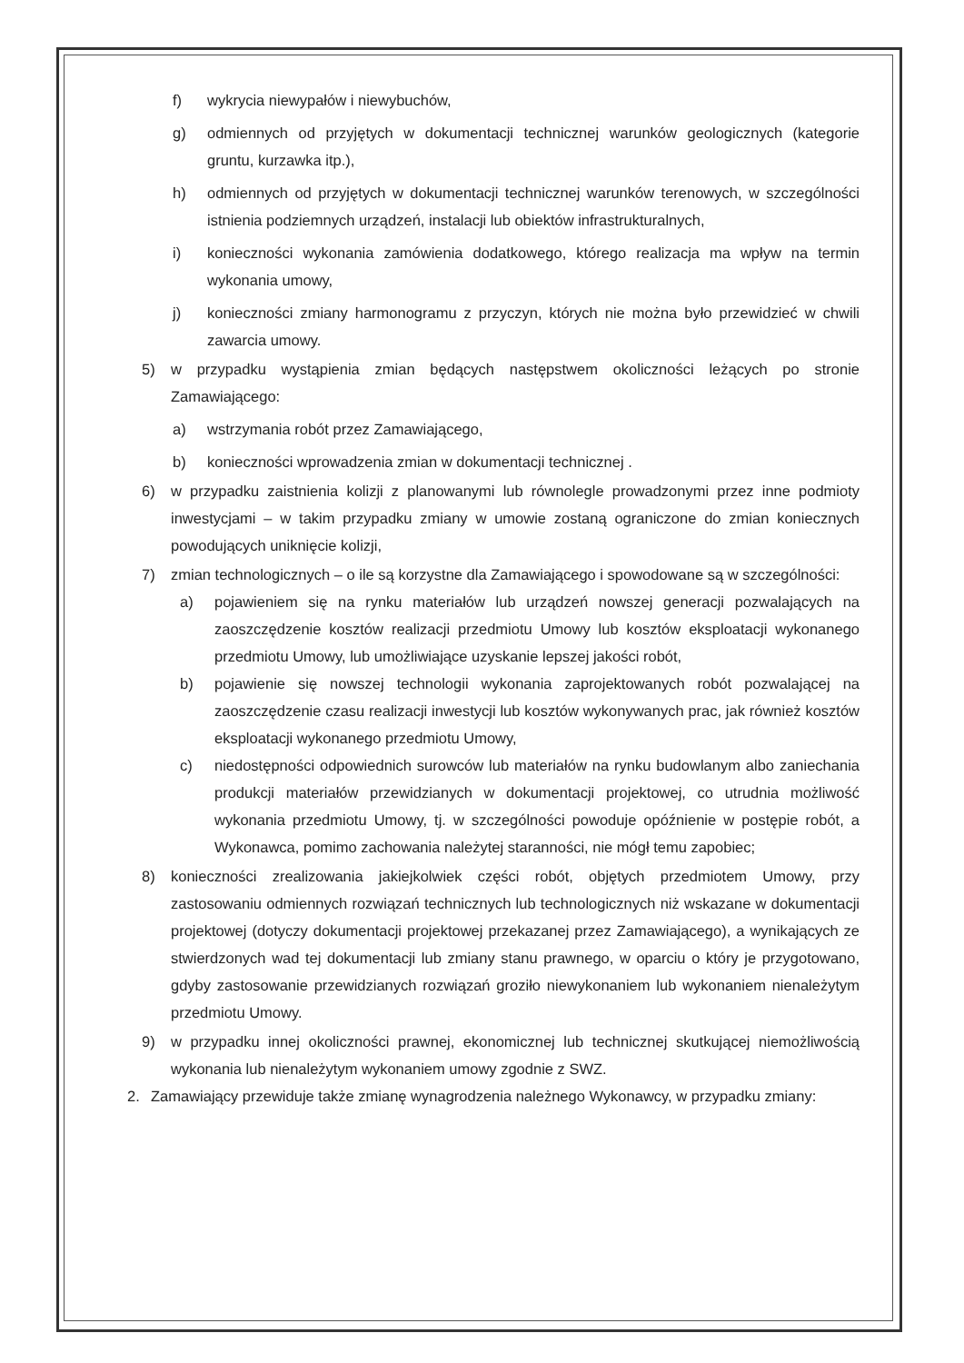f) wykrycia niewypałów i niewybuchów,
g) odmiennych od przyjętych w dokumentacji technicznej warunków geologicznych (kategorie gruntu, kurzawka itp.),
h) odmiennych od przyjętych w dokumentacji technicznej warunków terenowych, w szczególności istnienia podziemnych urządzeń, instalacji lub obiektów infrastrukturalnych,
i) konieczności wykonania zamówienia dodatkowego, którego realizacja ma wpływ na termin wykonania umowy,
j) konieczności zmiany harmonogramu z przyczyn, których nie można było przewidzieć w chwili zawarcia umowy.
5) w przypadku wystąpienia zmian będących następstwem okoliczności leżących po stronie Zamawiającego:
a) wstrzymania robót przez Zamawiającego,
b) konieczności wprowadzenia zmian w dokumentacji technicznej .
6) w przypadku zaistnienia kolizji z planowanymi lub równolegle prowadzonymi przez inne podmioty inwestycjami – w takim przypadku zmiany w umowie zostaną ograniczone do zmian koniecznych powodujących uniknięcie kolizji,
7) zmian technologicznych – o ile są korzystne dla Zamawiającego i spowodowane są w szczególności:
a) pojawieniem się na rynku materiałów lub urządzeń nowszej generacji pozwalających na zaoszczędzenie kosztów realizacji przedmiotu Umowy lub kosztów eksploatacji wykonanego przedmiotu Umowy, lub umożliwiające uzyskanie lepszej jakości robót,
b) pojawienie się nowszej technologii wykonania zaprojektowanych robót pozwalającej na zaoszczędzenie czasu realizacji inwestycji lub kosztów wykonywanych prac, jak również kosztów eksploatacji wykonanego przedmiotu Umowy,
c) niedostępności odpowiednich surowców lub materiałów na rynku budowlanym albo zaniechania produkcji materiałów przewidzianych w dokumentacji projektowej, co utrudnia możliwość wykonania przedmiotu Umowy, tj. w szczególności powoduje opóźnienie w postępie robót, a Wykonawca, pomimo zachowania należytej staranności, nie mógł temu zapobiec;
8) konieczności zrealizowania jakiejkolwiek części robót, objętych przedmiotem Umowy, przy zastosowaniu odmiennych rozwiązań technicznych lub technologicznych niż wskazane w dokumentacji projektowej (dotyczy dokumentacji projektowej przekazanej przez Zamawiającego), a wynikających ze stwierdzonych wad tej dokumentacji lub zmiany stanu prawnego, w oparciu o który je przygotowano, gdyby zastosowanie przewidzianych rozwiązań groziło niewykonaniem lub wykonaniem nienależytym przedmiotu Umowy.
9) w przypadku innej okoliczności prawnej, ekonomicznej lub technicznej skutkującej niemożliwością wykonania lub nienależytym wykonaniem umowy zgodnie z SWZ.
2. Zamawiający przewiduje także zmianę wynagrodzenia należnego Wykonawcy, w przypadku zmiany: